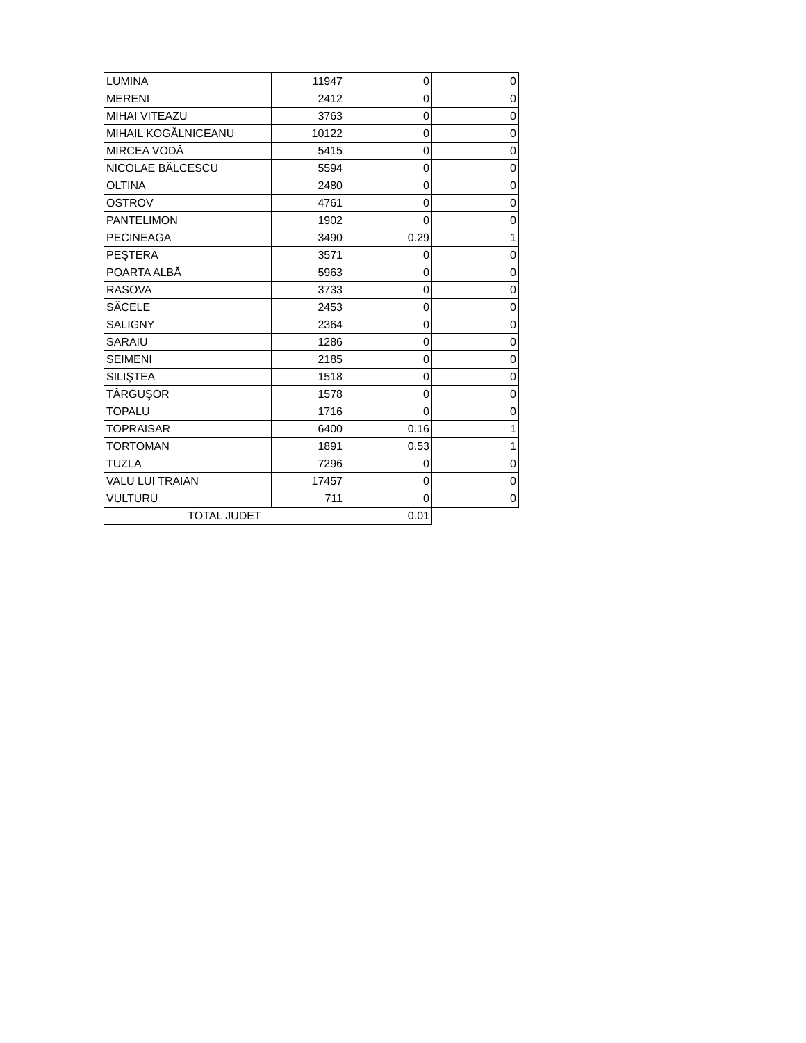| LUMINA | 11947 | 0 | 0 |
| MERENI | 2412 | 0 | 0 |
| MIHAI VITEAZU | 3763 | 0 | 0 |
| MIHAIL KOGĂLNICEANU | 10122 | 0 | 0 |
| MIRCEA VODĂ | 5415 | 0 | 0 |
| NICOLAE BĂLCESCU | 5594 | 0 | 0 |
| OLTINA | 2480 | 0 | 0 |
| OSTROV | 4761 | 0 | 0 |
| PANTELIMON | 1902 | 0 | 0 |
| PECINEAGA | 3490 | 0.29 | 1 |
| PEŞTERA | 3571 | 0 | 0 |
| POARTA ALBĂ | 5963 | 0 | 0 |
| RASOVA | 3733 | 0 | 0 |
| SĂCELE | 2453 | 0 | 0 |
| SALIGNY | 2364 | 0 | 0 |
| SARAIU | 1286 | 0 | 0 |
| SEIMENI | 2185 | 0 | 0 |
| SILIŞTEA | 1518 | 0 | 0 |
| TÂRGUŞOR | 1578 | 0 | 0 |
| TOPALU | 1716 | 0 | 0 |
| TOPRAISAR | 6400 | 0.16 | 1 |
| TORTOMAN | 1891 | 0.53 | 1 |
| TUZLA | 7296 | 0 | 0 |
| VALU LUI TRAIAN | 17457 | 0 | 0 |
| VULTURU | 711 | 0 | 0 |
| TOTAL JUDET | | 0.01 | |